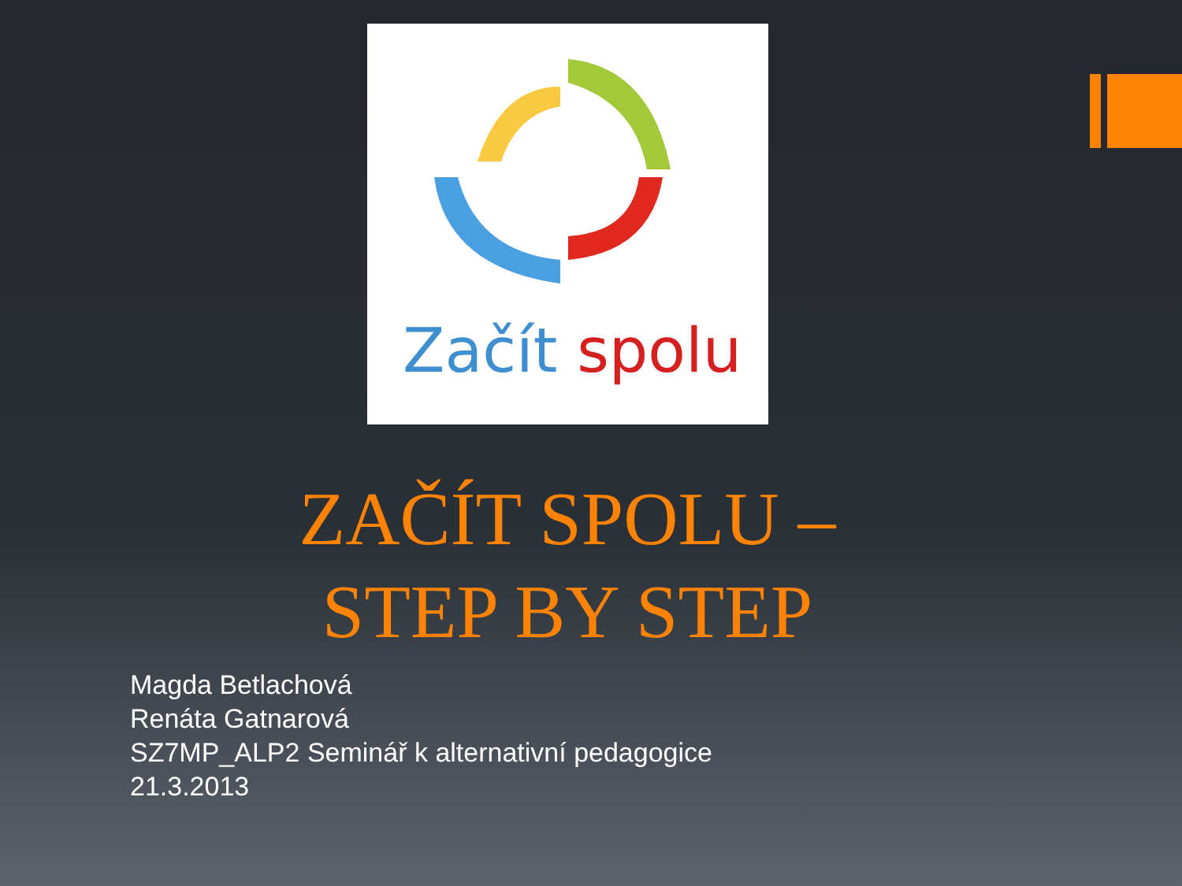Začít spolu
ZAČÍT SPOLU –
STEP BY STEP
Magda Betlachová
Renáta Gatnarová
SZ7MP_ALP2 Seminář k alternativní pedagogice
21.3.2013